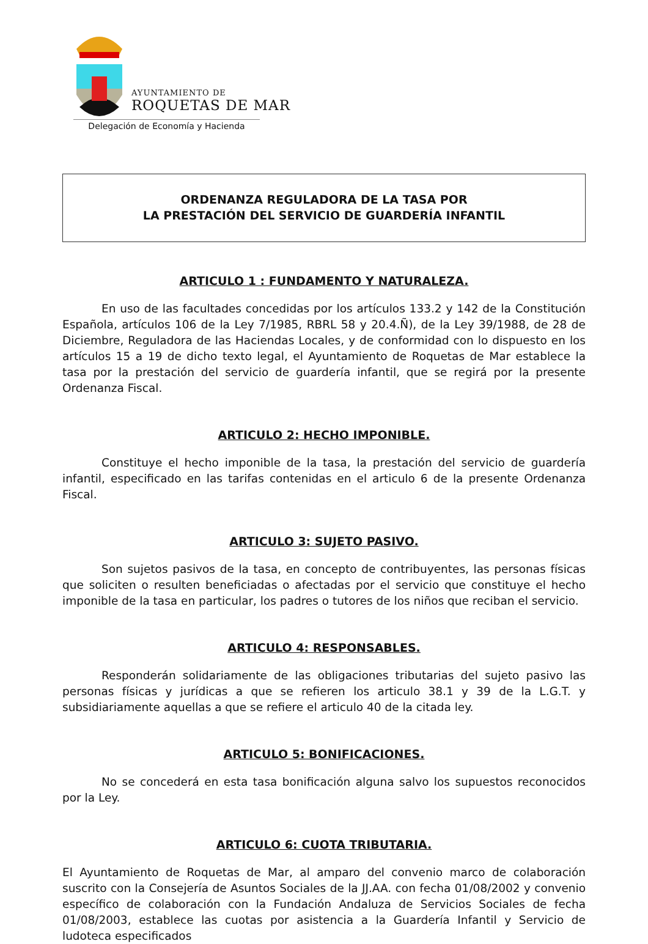AYUNTAMIENTO DE
ROQUETAS DE MAR
Delegación de Economía y Hacienda
ORDENANZA REGULADORA DE LA TASA POR
LA PRESTACIÓN DEL SERVICIO DE GUARDERÍA INFANTIL
ARTICULO 1 : FUNDAMENTO Y NATURALEZA.
En uso de las facultades concedidas por los artículos 133.2 y 142 de la Constitución Española, artículos 106 de la Ley 7/1985, RBRL 58 y 20.4.Ñ), de la Ley 39/1988, de 28 de Diciembre, Reguladora de las Haciendas Locales, y de conformidad con lo dispuesto en los artículos 15 a 19 de dicho texto legal, el Ayuntamiento de Roquetas de Mar establece la tasa por la prestación del servicio de guardería infantil, que se regirá por la presente Ordenanza Fiscal.
ARTICULO 2: HECHO IMPONIBLE.
Constituye el hecho imponible de la tasa, la prestación del servicio de guardería infantil, especificado en las tarifas contenidas en el articulo 6 de la presente Ordenanza Fiscal.
ARTICULO 3: SUJETO PASIVO.
Son sujetos pasivos de la tasa, en concepto de contribuyentes, las personas físicas que soliciten o resulten beneficiadas o afectadas por el servicio que constituye el hecho imponible de la tasa en particular, los padres o tutores de los niños que reciban el servicio.
ARTICULO 4: RESPONSABLES.
Responderán solidariamente de las obligaciones tributarias del sujeto pasivo las personas físicas y jurídicas a que se refieren los articulo 38.1 y 39 de la L.G.T. y subsidiariamente aquellas a que se refiere el articulo 40 de la citada ley.
ARTICULO 5: BONIFICACIONES.
No se concederá en esta tasa bonificación alguna salvo los supuestos reconocidos por la Ley.
ARTICULO 6: CUOTA TRIBUTARIA.
El Ayuntamiento de Roquetas de Mar, al amparo del convenio marco de colaboración suscrito con la Consejería de Asuntos Sociales de la JJ.AA. con fecha 01/08/2002 y convenio específico de colaboración con la Fundación Andaluza de Servicios Sociales de fecha 01/08/2003, establece las cuotas por asistencia a la Guardería Infantil y Servicio de ludoteca especificados